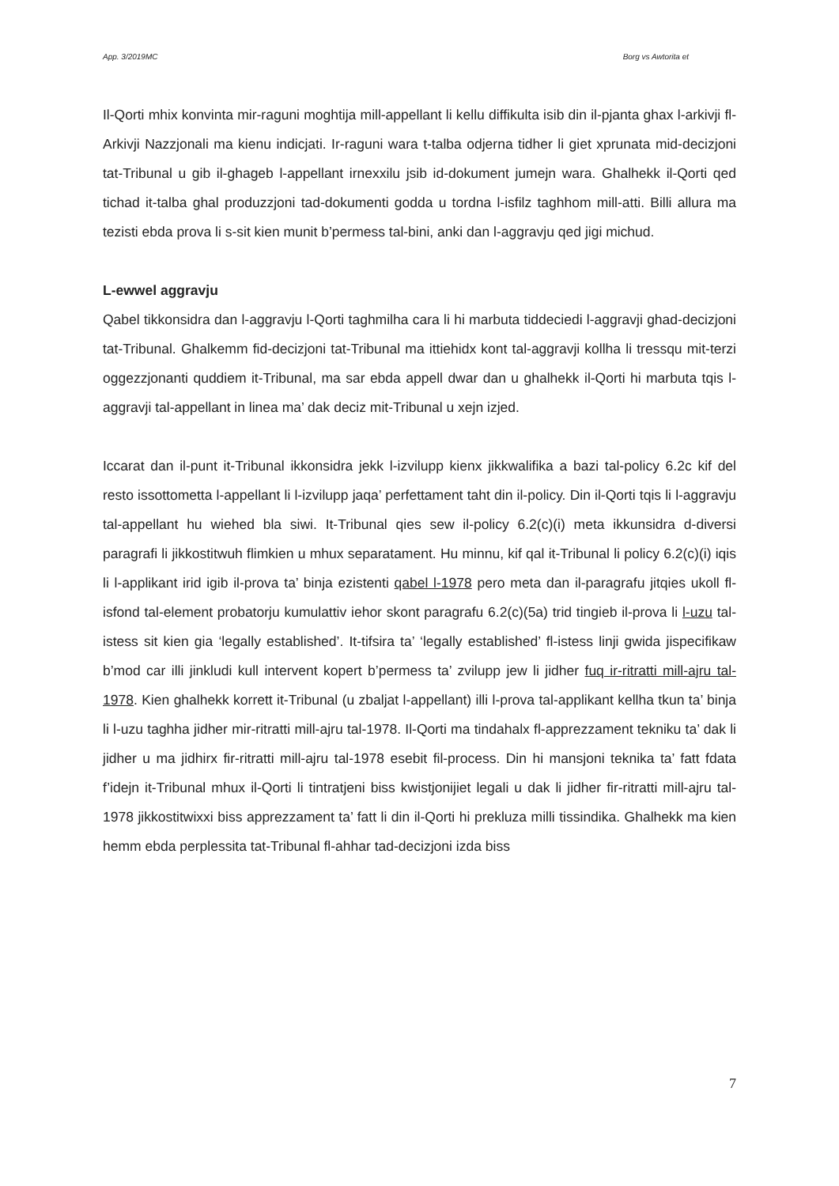App. 3/2019MC Borg vs Awtorita et
Il-Qorti mhix konvinta mir-raguni moghtija mill-appellant li kellu diffikulta isib din il-pjanta ghax l-arkivji fl-Arkivji Nazzjonali ma kienu indicjati. Ir-raguni wara t-talba odjerna tidher li giet xprunata mid-decizjoni tat-Tribunal u gib il-ghageb l-appellant irnexxilu jsib id-dokument jumejn wara. Ghalhekk il-Qorti qed tichad it-talba ghal produzzjoni tad-dokumenti godda u tordna l-isfilz taghhom mill-atti. Billi allura ma tezisti ebda prova li s-sit kien munit b’permess tal-bini, anki dan l-aggravju qed jigi michud.
L-ewwel aggravju
Qabel tikkonsidra dan l-aggravju l-Qorti taghmilha cara li hi marbuta tiddeciedi l-aggravji ghad-decizjoni tat-Tribunal. Ghalkemm fid-decizjoni tat-Tribunal ma ittiehidx kont tal-aggravji kollha li tressqu mit-terzi oggezzjonanti quddiem it-Tribunal, ma sar ebda appell dwar dan u ghalhekk il-Qorti hi marbuta tqis l-aggravji tal-appellant in linea ma’ dak deciz mit-Tribunal u xejn izjed.
Iccarat dan il-punt it-Tribunal ikkonsidra jekk l-izvilupp kienx jikkwalifika a bazi tal-policy 6.2c kif del resto issottometta l-appellant li l-izvilupp jaqa’ perfettament taht din il-policy. Din il-Qorti tqis li l-aggravju tal-appellant hu wiehed bla siwi. It-Tribunal qies sew il-policy 6.2(c)(i) meta ikkunsidra d-diversi paragrafi li jikkostitwuh flimkien u mhux separatament. Hu minnu, kif qal it-Tribunal li policy 6.2(c)(i) iqis li l-applikant irid igib il-prova ta’ binja ezistenti qabel l-1978 pero meta dan il-paragrafu jitqies ukoll fl-isfond tal-element probatorju kumulattiv iehor skont paragrafu 6.2(c)(5a) trid tingieb il-prova li l-uzu tal-istess sit kien gia ‘legally established’. It-tifsira ta’ ‘legally established’ fl-istess linji gwida jispecifikaw b’mod car illi jinkludi kull intervent kopert b’permess ta’ zvilupp jew li jidher fuq ir-ritratti mill-ajru tal-1978. Kien ghalhekk korrett it-Tribunal (u zbaljat l-appellant) illi l-prova tal-applikant kellha tkun ta’ binja li l-uzu taghha jidher mir-ritratti mill-ajru tal-1978. Il-Qorti ma tindahalx fl-apprezzament tekniku ta’ dak li jidher u ma jidhirx fir-ritratti mill-ajru tal-1978 esebit fil-process. Din hi mansjoni teknika ta’ fatt fdata f’idejn it-Tribunal mhux il-Qorti li tintratjeni biss kwistjonijiet legali u dak li jidher fir-ritratti mill-ajru tal-1978 jikkostitwixxi biss apprezzament ta’ fatt li din il-Qorti hi prekluza milli tissindika. Ghalhekk ma kien hemm ebda perplessita tat-Tribunal fl-ahhar tad-decizjoni izda biss
7